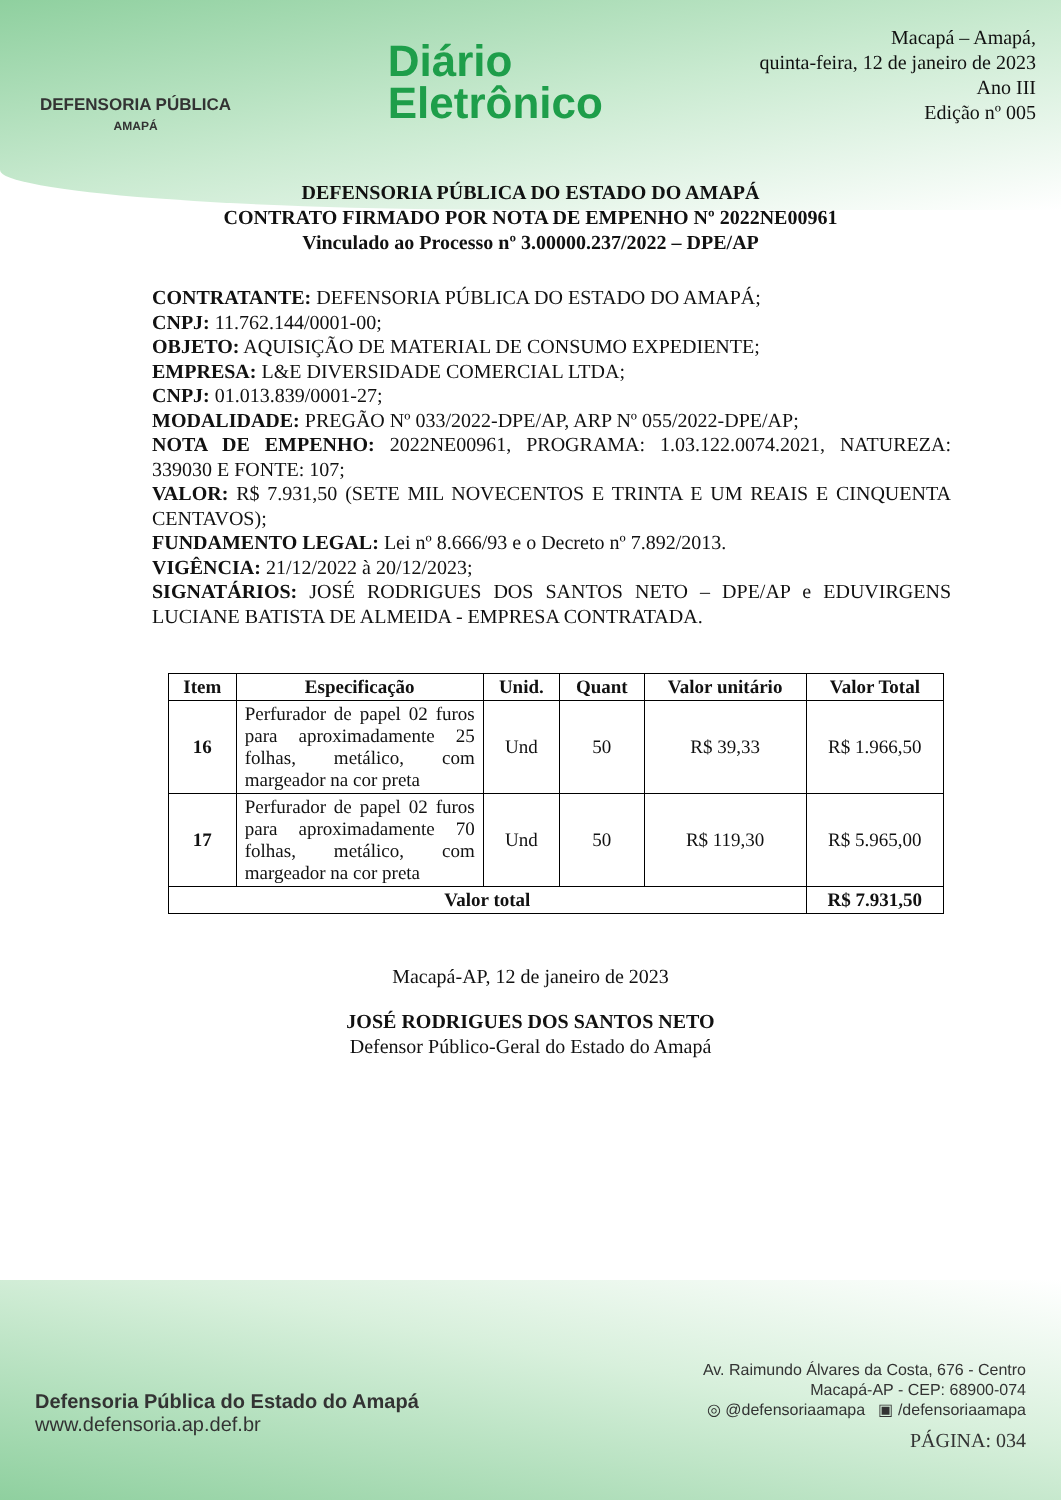DEFENSORIA PÚBLICA
AMAPÁ
Diário
Eletrônico
Macapá – Amapá,
quinta-feira, 12 de janeiro de 2023
Ano III
Edição nº 005
DEFENSORIA PÚBLICA DO ESTADO DO AMAPÁ
CONTRATO FIRMADO POR NOTA DE EMPENHO Nº 2022NE00961
Vinculado ao Processo nº 3.00000.237/2022 – DPE/AP
CONTRATANTE: DEFENSORIA PÚBLICA DO ESTADO DO AMAPÁ;
CNPJ: 11.762.144/0001-00;
OBJETO: AQUISIÇÃO DE MATERIAL DE CONSUMO EXPEDIENTE;
EMPRESA: L&E DIVERSIDADE COMERCIAL LTDA;
CNPJ: 01.013.839/0001-27;
MODALIDADE: PREGÃO Nº 033/2022-DPE/AP, ARP Nº 055/2022-DPE/AP;
NOTA DE EMPENHO: 2022NE00961, PROGRAMA: 1.03.122.0074.2021, NATUREZA: 339030 E FONTE: 107;
VALOR: R$ 7.931,50 (SETE MIL NOVECENTOS E TRINTA E UM REAIS E CINQUENTA CENTAVOS);
FUNDAMENTO LEGAL: Lei nº 8.666/93 e o Decreto nº 7.892/2013.
VIGÊNCIA: 21/12/2022 à 20/12/2023;
SIGNATÁRIOS: JOSÉ RODRIGUES DOS SANTOS NETO – DPE/AP e EDUVIRGENS LUCIANE BATISTA DE ALMEIDA - EMPRESA CONTRATADA.
| Item | Especificação | Unid. | Quant | Valor unitário | Valor Total |
| --- | --- | --- | --- | --- | --- |
| 16 | Perfurador de papel 02 furos para aproximadamente 25 folhas, metálico, com margeador na cor preta | Und | 50 | R$ 39,33 | R$ 1.966,50 |
| 17 | Perfurador de papel 02 furos para aproximadamente 70 folhas, metálico, com margeador na cor preta | Und | 50 | R$ 119,30 | R$ 5.965,00 |
| Valor total | | | | | R$ 7.931,50 |
Macapá-AP, 12 de janeiro de 2023
JOSÉ RODRIGUES DOS SANTOS NETO
Defensor Público-Geral do Estado do Amapá
Defensoria Pública do Estado do Amapá
www.defensoria.ap.def.br
Av. Raimundo Álvares da Costa, 676 - Centro
Macapá-AP - CEP: 68900-074
◎ @defensoriaamapa ▣ /defensoriaamapa
PÁGINA: 034